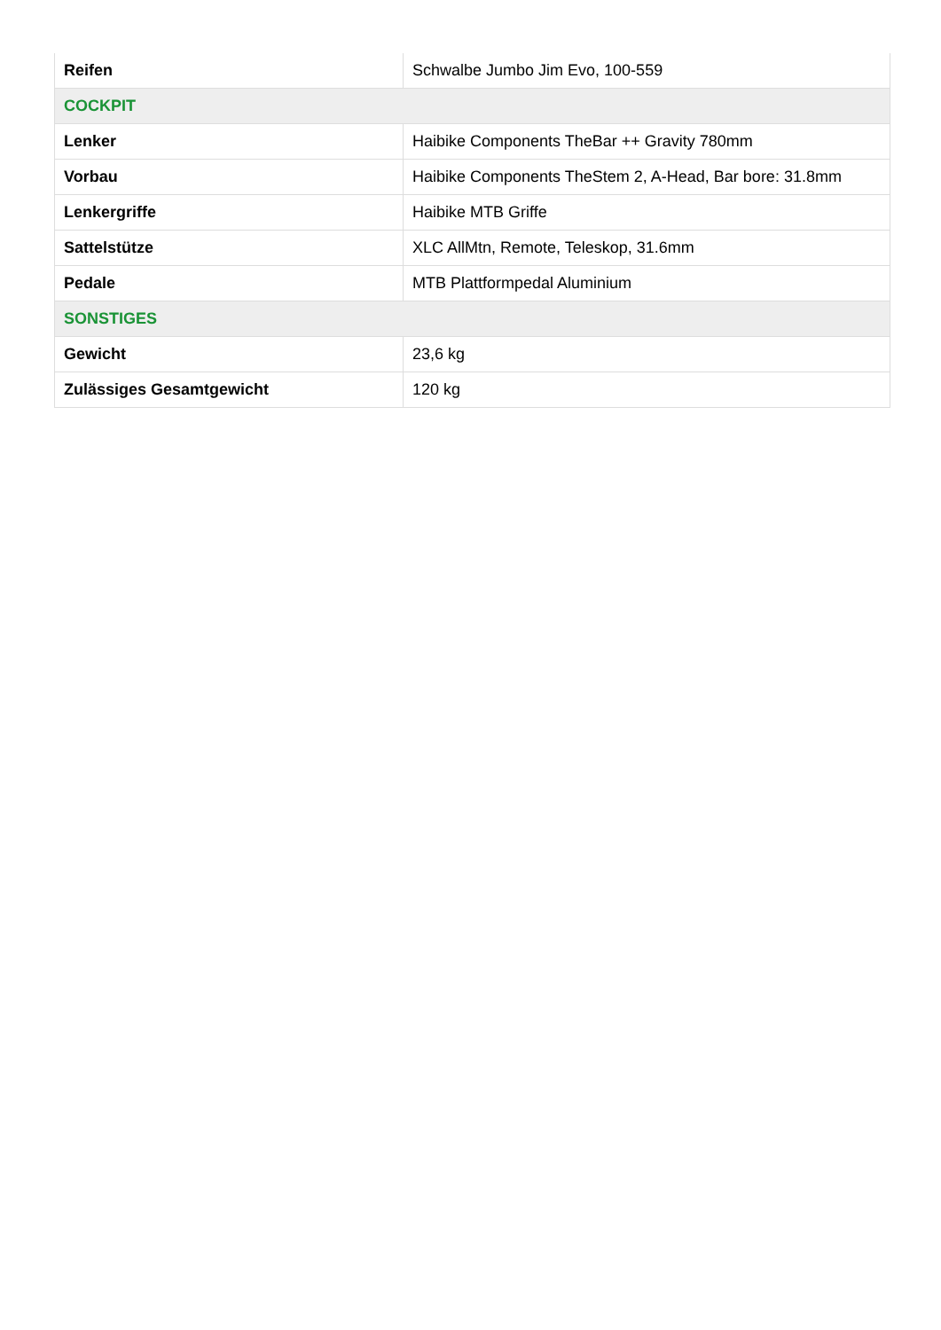| Reifen | Schwalbe Jumbo Jim Evo, 100-559 |
| COCKPIT | |
| Lenker | Haibike Components TheBar ++ Gravity 780mm |
| Vorbau | Haibike Components TheStem 2, A-Head, Bar bore: 31.8mm |
| Lenkergriffe | Haibike MTB Griffe |
| Sattelstütze | XLC AllMtn, Remote, Teleskop, 31.6mm |
| Pedale | MTB Plattformpedal Aluminium |
| SONSTIGES | |
| Gewicht | 23,6 kg |
| Zulässiges Gesamtgewicht | 120 kg |